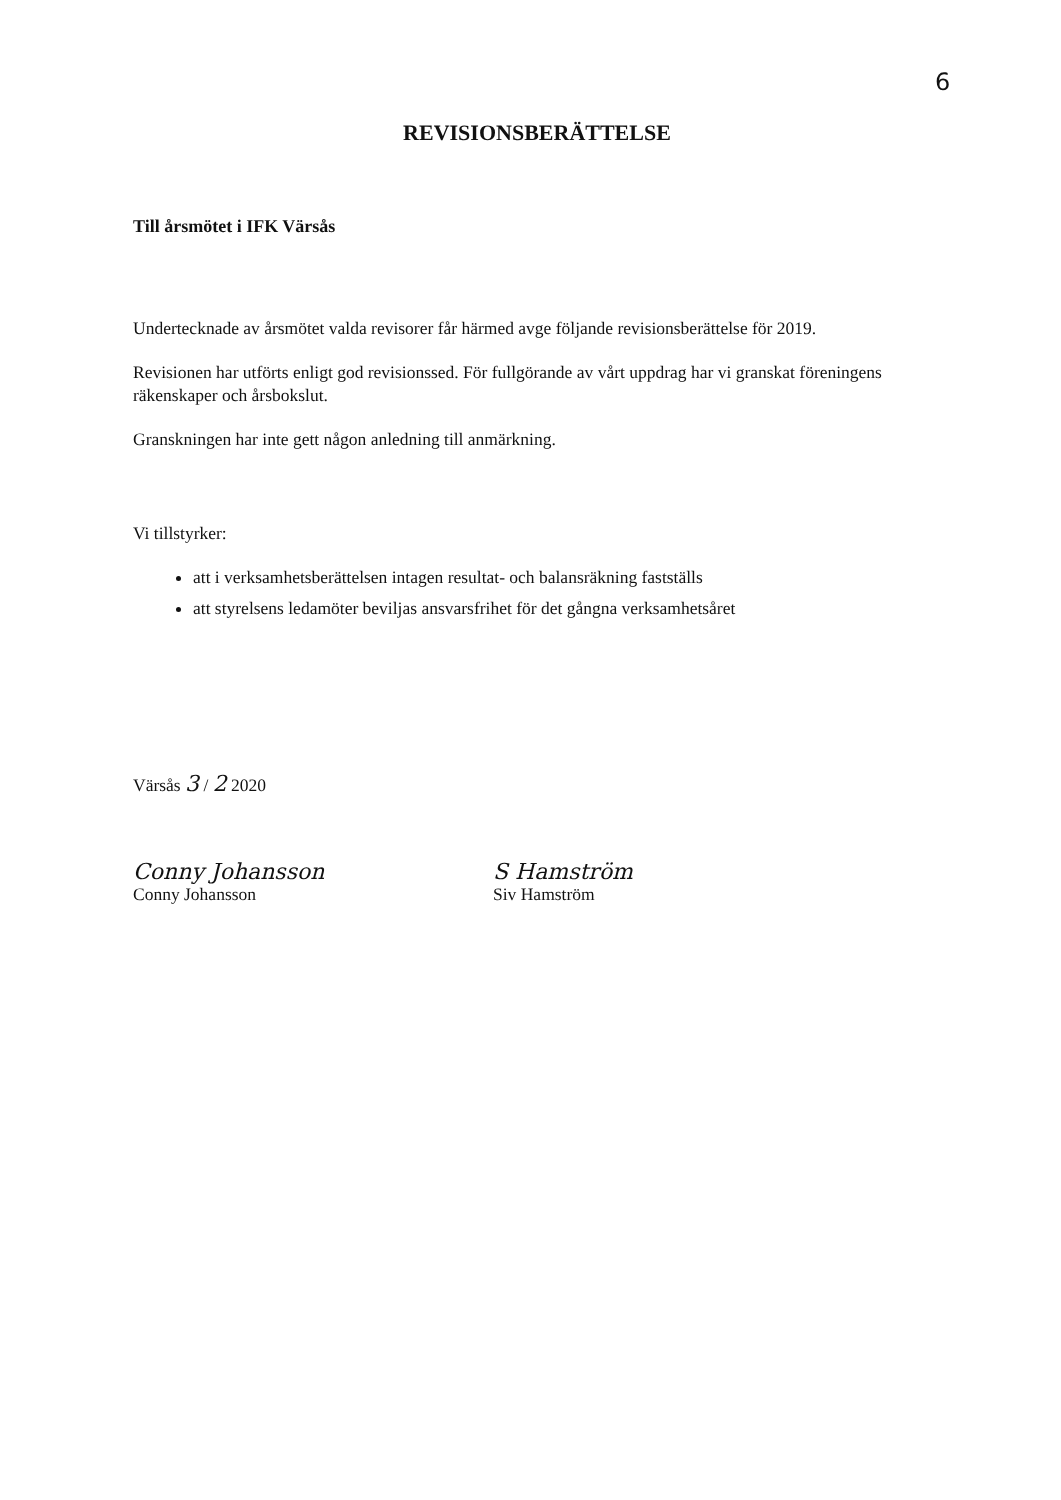6
REVISIONSBERÄTTELSE
Till årsmötet i IFK Värsås
Undertecknade av årsmötet valda revisorer får härmed avge följande revisionsberättelse för 2019.
Revisionen har utförts enligt god revisionssed. För fullgörande av vårt uppdrag har vi granskat föreningens räkenskaper och årsbokslut.
Granskningen har inte gett någon anledning till anmärkning.
Vi tillstyrker:
att i verksamhetsberättelsen intagen resultat- och balansräkning fastställs
att styrelsens ledamöter beviljas ansvarsfrihet för det gångna verksamhetsåret
Värsås 3 / 2 2020
Conny Johansson
Conny Johansson
S Hamström
Siv Hamström